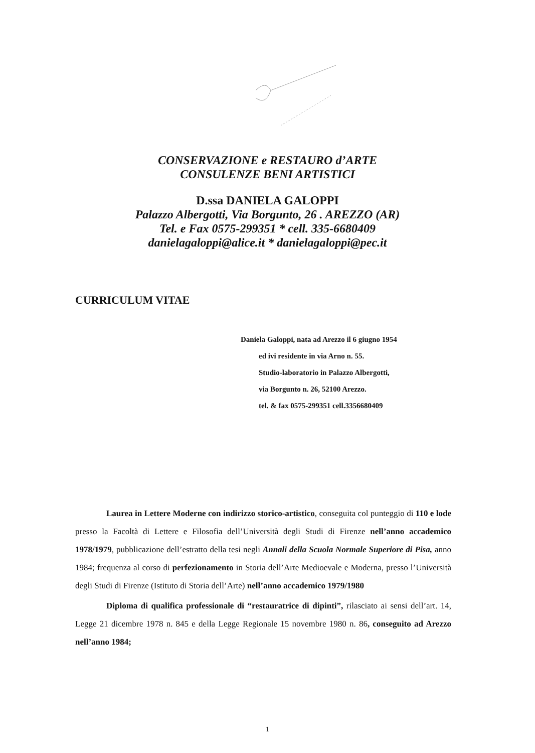CONSERVAZIONE e RESTAURO d’ARTE
CONSULENZE BENI ARTISTICI
D.ssa DANIELA GALOPPI
Palazzo Albergotti, Via Borgunto, 26 . AREZZO (AR)
Tel. e Fax 0575-299351 * cell. 335-6680409
danielagaloppi@alice.it * danielagaloppi@pec.it
CURRICULUM VITAE
Daniela Galoppi, nata ad Arezzo il 6 giugno 1954
ed ivi residente in via Arno n. 55.
Studio-laboratorio in Palazzo Albergotti,
via Borgunto n. 26, 52100 Arezzo.
tel. & fax 0575-299351 cell.3356680409
Laurea in Lettere Moderne con indirizzo storico-artistico, conseguita col punteggio di 110 e lode presso la Facoltà di Lettere e Filosofia dell’Università degli Studi di Firenze nell’anno accademico 1978/1979, pubblicazione dell’estratto della tesi negli Annali della Scuola Normale Superiore di Pisa, anno 1984; frequenza al corso di perfezionamento in Storia dell’Arte Medioevale e Moderna, presso l’Università degli Studi di Firenze (Istituto di Storia dell’Arte) nell’anno accademico 1979/1980
Diploma di qualifica professionale di “restauratrice di dipinti”, rilasciato ai sensi dell’art. 14, Legge 21 dicembre 1978 n. 845 e della Legge Regionale 15 novembre 1980 n. 86, conseguito ad Arezzo nell’anno 1984;
1